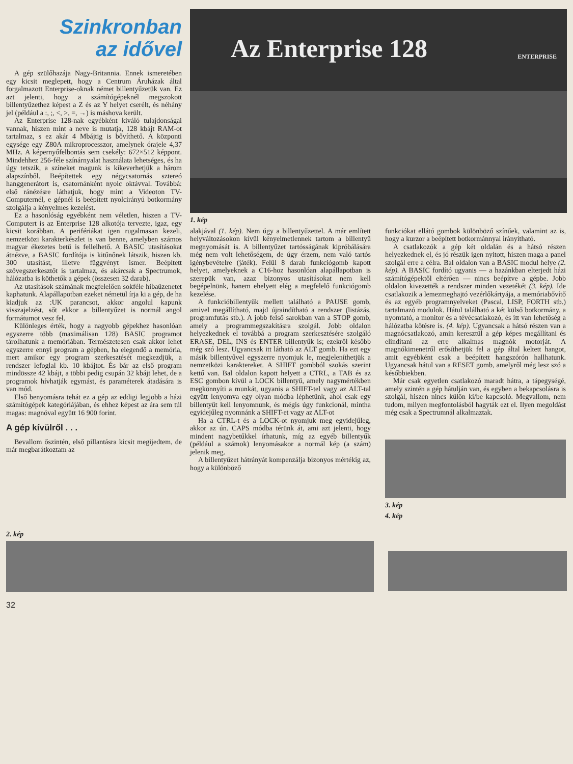Szinkronban
az idővel
A gép szülőhazája Nagy-Britannia. Ennek ismeretében egy kicsit meglepett, hogy a Centrum Áruházak által forgalmazott Enterprise-oknak német billentyűzetük van. Ez azt jelenti, hogy a számítógépeknél megszokott billentyűzethez képest a Z és az Y helyet cserélt, és néhány jel (például a :, ;, <, >, =, →) is máshova került.
Az Enterprise 128-nak egyébként kiváló tulajdonságai vannak, hiszen mint a neve is mutatja, 128 kbájt RAM-ot tartalmaz, s ez akár 4 Mbájtig is bővíthető. A központi egysége egy Z80A mikroprocesszor, amelynek órajele 4,37 MHz. A képernyőfelbontás sem csekély: 672×512 képpont. Mindehhez 256-féle színárnyalat használata lehetséges, és ha úgy tetszik, a színeket magunk is kikeverhetjük a három alapszínből. Beépítettek egy négycsatornás sztereó hanggenerátort is, csatornánként nyolc oktávval. Továbbá: első ránézésre láthatjuk, hogy mint a Videoton TV-Computernél, e gépnél is beépített nyolcirányú botkormány szolgálja a kényelmes kezelést.
Ez a hasonlóság egyébként nem véletlen, hiszen a TV-Computert is az Enterprise 128 alkotója tervezte, igaz, egy kicsit korábban. A perifériákat igen rugalmasan kezeli, nemzetközi karakterkészlet is van benne, amelyben számos magyar ékezetes betű is fellelhető. A BASIC utasításokat átnézve, a BASIC fordítója is kitűnőnek látszik, hiszen kb. 300 utasítást, illetve függvényt ismer. Beépített szövegszerkesztőt is tartalmaz, és akárcsak a Spectrumok, hálózatba is köthetők a gépek (összesen 32 darab).
Az utasítások számának megfelelően sokféle hibaüzenetet kaphatunk. Alapállapotban ezeket németül írja ki a gép, de ha kiadjuk az :UK parancsot, akkor angolul kapunk visszajelzést, sőt ekkor a billentyűzet is normál angol formátumot vesz fel.
Különleges érték, hogy a nagyobb gépekhez hasonlóan egyszerre több (maximálisan 128) BASIC programot tárolhatunk a memóriában. Természetesen csak akkor lehet egyszerre ennyi program a gépben, ha elegendő a memória, mert amikor egy program szerkesztését megkezdjük, a rendszer lefoglal kb. 10 kbájtot. És bár az első program mindössze 42 kbájt, a többi pedig csupán 32 kbájt lehet, de a programok hívhatják egymást, és paraméterek átadására is van mód.
Első benyomásra tehát ez a gép az eddigi legjobb a házi számítógépek kategóriájában, és ehhez képest az ára sem túl magas: magnóval együtt 16 900 forint.
A gép kívülről . . .
Bevallom őszintén, első pillantásra kicsit megijedtem, de már megbarátkoztam az
Az Enterprise 128
ENTERPRISE
1. kép
alakjával (1. kép). Nem úgy a billentyűzettel. A már említett helyváltozásokon kívül kényelmetlennek tartom a billentyű megnyomását is. A billentyűzet tartósságának kipróbálására még nem volt lehetőségem, de úgy érzem, nem való tartós igénybevételre (játék). Felül 8 darab funkciógomb kapott helyet, amelyeknek a C16-hoz hasonlóan alapállapotban is szerepük van, azaz bizonyos utasításokat nem kell begépelnünk, hanem ehelyett elég a megfelelő funkciógomb kezelése.
A funkcióbillentyűk mellett található a PAUSE gomb, amivel megállítható, majd újraindítható a rendszer (listázás, programfutás stb.). A jobb felső sarokban van a STOP gomb, amely a programmegszakításra szolgál. Jobb oldalon helyezkednek el továbbá a program szerkesztésére szolgáló ERASE, DEL, INS és ENTER billentyűk is; ezekről később még szó lesz. Ugyancsak itt látható az ALT gomb. Ha ezt egy másik billentyűvel egyszerre nyomjuk le, megjeleníthetjük a nemzetközi karaktereket. A SHIFT gombból szokás szerint kettő van. Bal oldalon kapott helyett a CTRL, a TAB és az ESC gombon kívül a LOCK billentyű, amely nagymértékben megkönnyíti a munkát, ugyanis a SHIFT-tel vagy az ALT-tal együtt lenyomva egy olyan módba léphetünk, ahol csak egy billentyűt kell lenyomnunk, és mégis úgy funkcionál, mintha egyidejűleg nyomnánk a SHIFT-et vagy az ALT-ot
Ha a CTRL-t és a LOCK-ot nyomjuk meg egyidejűleg, akkor az ún. CAPS módba térünk át, ami azt jelenti, hogy mindent nagybetűkkel írhatunk, míg az egyéb billentyűk (például a számok) lenyomásakor a normál kép (a szám) jelenik meg.
A billentyűzet hátrányát kompenzálja bizonyos mértékig az, hogy a különböző
funkciókat ellátó gombok különböző színűek, valamint az is, hogy a kurzor a beépített botkormánnyal irányítható.
A csatlakozók a gép két oldalán és a hátsó részen helyezkednek el, és jó részük igen nyitott, hiszen maga a panel szolgál erre a célra. Bal oldalon van a BASIC modul helye (2. kép). A BASIC fordító ugyanis — a hazánkban elterjedt házi számítógépektől eltérően — nincs beépítve a gépbe. Jobb oldalon kivezették a rendszer minden vezetékét (3. kép). Ide csatlakozik a lemezmeghajtó vezérlőkártyája, a memóriabővítő és az egyéb programnyelveket (Pascal, LISP, FORTH stb.) tartalmazó modulok. Hátul található a két külső botkormány, a nyomtató, a monitor és a tévécsatlakozó, és itt van lehetőség a hálózatba kötésre is. (4. kép). Ugyancsak a hátsó részen van a magnócsatlakozó, amin keresztül a gép képes megállítani és elindítani az erre alkalmas magnók motorját. A magnókimenetről erősíthetjük fel a gép által keltett hangot, amit egyébként csak a beépített hangszórón hallhatunk. Ugyancsak hátul van a RESET gomb, amelyről még lesz szó a későbbiekben.
Már csak egyetlen csatlakozó maradt hátra, a tápegységé, amely szintén a gép hátulján van, és egyben a bekapcsolásra is szolgál, hiszen nincs külön ki/be kapcsoló. Megvallom, nem tudom, milyen megfontolásból hagyták ezt el. Ilyen megoldást még csak a Spectrumnál alkalmaztak.
3. kép
4. kép
2. kép
32